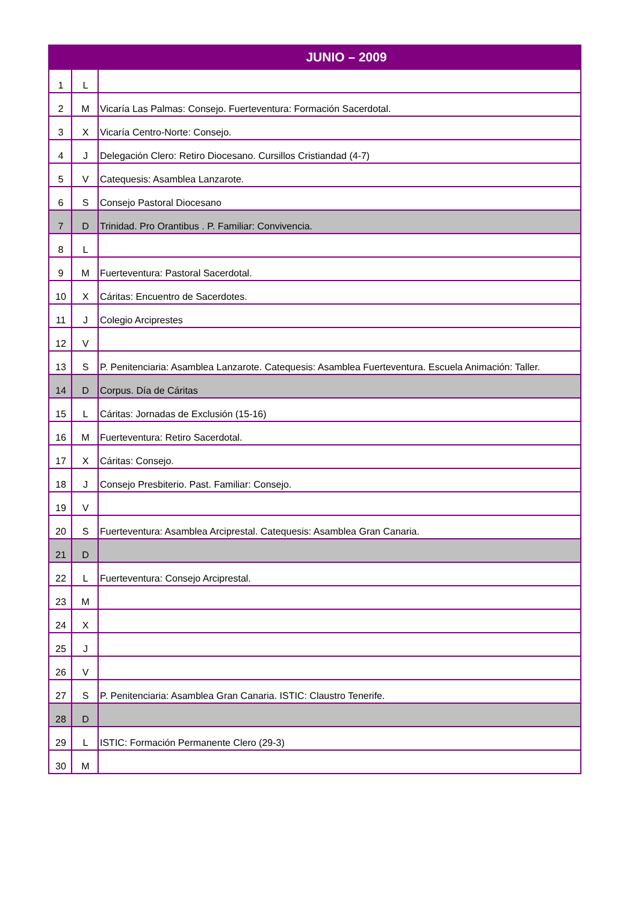| JUNIO – 2009 | | |
| --- | --- | --- |
| 1 | L | |
| 2 | M | Vicaría Las Palmas: Consejo. Fuerteventura: Formación Sacerdotal. |
| 3 | X | Vicaría Centro-Norte: Consejo. |
| 4 | J | Delegación Clero: Retiro Diocesano. Cursillos Cristiandad (4-7) |
| 5 | V | Catequesis: Asamblea Lanzarote. |
| 6 | S | Consejo Pastoral Diocesano |
| 7 | D | Trinidad. Pro Orantibus . P. Familiar: Convivencia. |
| 8 | L | |
| 9 | M | Fuerteventura: Pastoral Sacerdotal. |
| 10 | X | Cáritas: Encuentro de Sacerdotes. |
| 11 | J | Colegio Arciprestes |
| 12 | V | |
| 13 | S | P. Penitenciaria: Asamblea Lanzarote. Catequesis: Asamblea Fuerteventura. Escuela Animación: Taller. |
| 14 | D | Corpus. Día de Cáritas |
| 15 | L | Cáritas: Jornadas de Exclusión (15-16) |
| 16 | M | Fuerteventura: Retiro Sacerdotal. |
| 17 | X | Cáritas: Consejo. |
| 18 | J | Consejo Presbiterio. Past. Familiar: Consejo. |
| 19 | V | |
| 20 | S | Fuerteventura: Asamblea Arciprestal. Catequesis: Asamblea Gran Canaria. |
| 21 | D | |
| 22 | L | Fuerteventura: Consejo Arciprestal. |
| 23 | M | |
| 24 | X | |
| 25 | J | |
| 26 | V | |
| 27 | S | P. Penitenciaria: Asamblea Gran Canaria. ISTIC: Claustro Tenerife. |
| 28 | D | |
| 29 | L | ISTIC: Formación Permanente Clero (29-3) |
| 30 | M | |